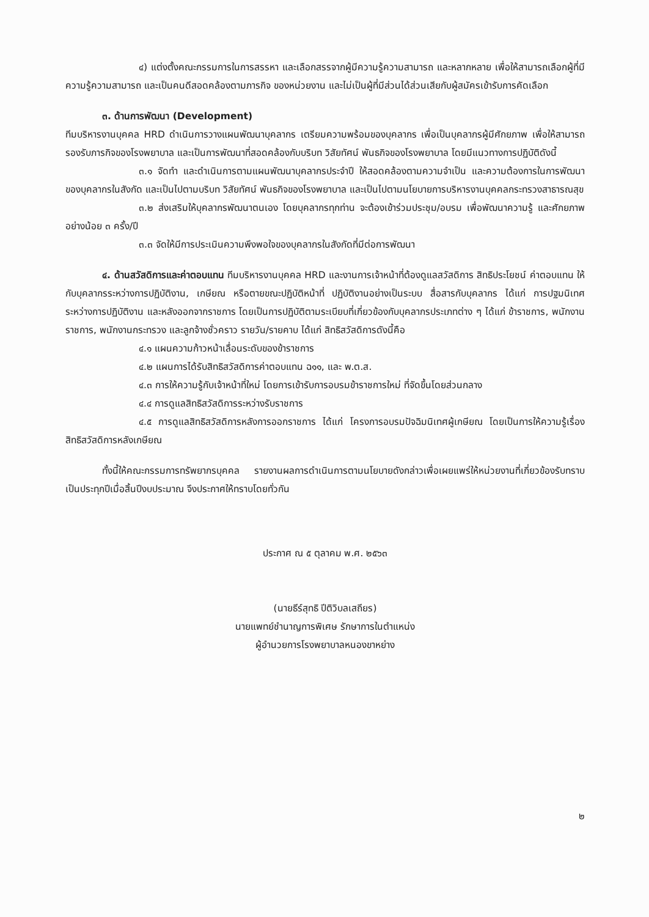๔) แต่งตั้งคณะกรรมการในการสรรหา และเลือกสรรจากผู้มีความรู้ความสามารถ และหลากหลาย เพื่อให้สามารถเลือกผู้ที่มีความรู้ความสามารถ และเป็นคนดีสอดคล้องตามภารกิจ ของหน่วยงาน และไม่เป็นผู้ที่มีส่วนได้ส่วนเสียกับผู้สมัครเข้ารับการคัดเลือก
๓. ด้านการพัฒนา (Development)
ทีมบริหารงานบุคคล HRD ดำเนินการวางแผนพัฒนาบุคลากร เตรียมความพร้อมของบุคลากร เพื่อเป็นบุคลากรผู้มีศักยภาพ เพื่อให้สามารถรองรับภารกิจของโรงพยาบาล และเป็นการพัฒนาที่สอดคล้องกับบริบท วิสัยทัศน์ พันธกิจของโรงพยาบาล โดยมีแนวทางการปฏิบัติดังนี้
๓.๑ จัดทำ และดำเนินการตามแผนพัฒนาบุคลากรประจำปี ให้สอดคล้องตามความจำเป็น และความต้องการในการพัฒนาของบุคลากรในสังกัด และเป็นไปตามบริบท วิสัยทัศน์ พันธกิจของโรงพยาบาล และเป็นไปตามนโยบายการบริหารงานบุคคลกระทรวงสาธารณสุข
๓.๒ ส่งเสริมให้บุคลากรพัฒนาตนเอง โดยบุคลากรทุกท่าน จะต้องเข้าร่วมประชุม/อบรม เพื่อพัฒนาความรู้ และศักยภาพ อย่างน้อย ๓ ครั้ง/ปี
๓.๓ จัดให้มีการประเมินความพึงพอใจของบุคลากรในสังกัดที่มีต่อการพัฒนา
๔. ด้านสวัสดิการและค่าตอบแทน ทีมบริหารงานบุคคล HRD และงานการเจ้าหน้าที่ต้องดูแลสวัสดิการ สิทธิประโยชน์ ค่าตอบแทน ให้กับบุคลากรระหว่างการปฏิบัติงาน, เกษียณ หรือตายขณะปฏิบัติหน้าที่ ปฏิบัติงานอย่างเป็นระบบ สื่อสารกับบุคลากร ได้แก่ การปฐมนิเทศ ระหว่างการปฏิบัติงาน และหลังออกจากราชการ โดยเป็นการปฏิบัติตามระเบียบที่เกี่ยวข้องกับบุคลากรประเภทต่าง ๆ ได้แก่ ข้าราชการ, พนักงานราชการ, พนักงานกระทรวง และลูกจ้างชั่วคราว รายวัน/รายคาบ ได้แก่ สิทธิสวัสดิการดังนี้คือ
๔.๑ แผนความก้าวหน้าเลื่อนระดับของข้าราชการ
๔.๒ แผนการได้รับสิทธิสวัสดิการค่าตอบแทน ฉ๑๑, และ พ.ต.ส.
๔.๓ การให้ความรู้กับเจ้าหน้าที่ใหม่ โดยการเข้ารับการอบรมข้าราชการใหม่ ที่จัดขึ้นโดยส่วนกลาง
๔.๔ การดูแลสิทธิสวัสดิการระหว่างรับราชการ
๔.๕ การดูแลสิทธิสวัสดิการหลังการออกราชการ ได้แก่ โครงการอบรมปัจฉิมนิเทศผู้เกษียณ โดยเป็นการให้ความรู้เรื่องสิทธิสวัสดิการหลังเกษียณ
ทั้งนี้ให้คณะกรรมการทรัพยากรบุคคล รายงานผลการดำเนินการตามนโยบายดังกล่าวเพื่อเผยแพร่ให้หน่วยงานที่เกี่ยวข้องรับทราบเป็นประทุกปีเมื่อสิ้นปีงบประมาณ จึงประกาศให้ทราบโดยทั่วกัน
ประกาศ ณ ๕ ตุลาคม พ.ศ. ๒๕๖๓
(นายธีร์สุทธิ ปีติวิบลเสถียร)
นายแพทย์ชำนาญการพิเศษ รักษาการในตำแหน่ง
ผู้อำนวยการโรงพยาบาลหนองขาหย่าง
๒